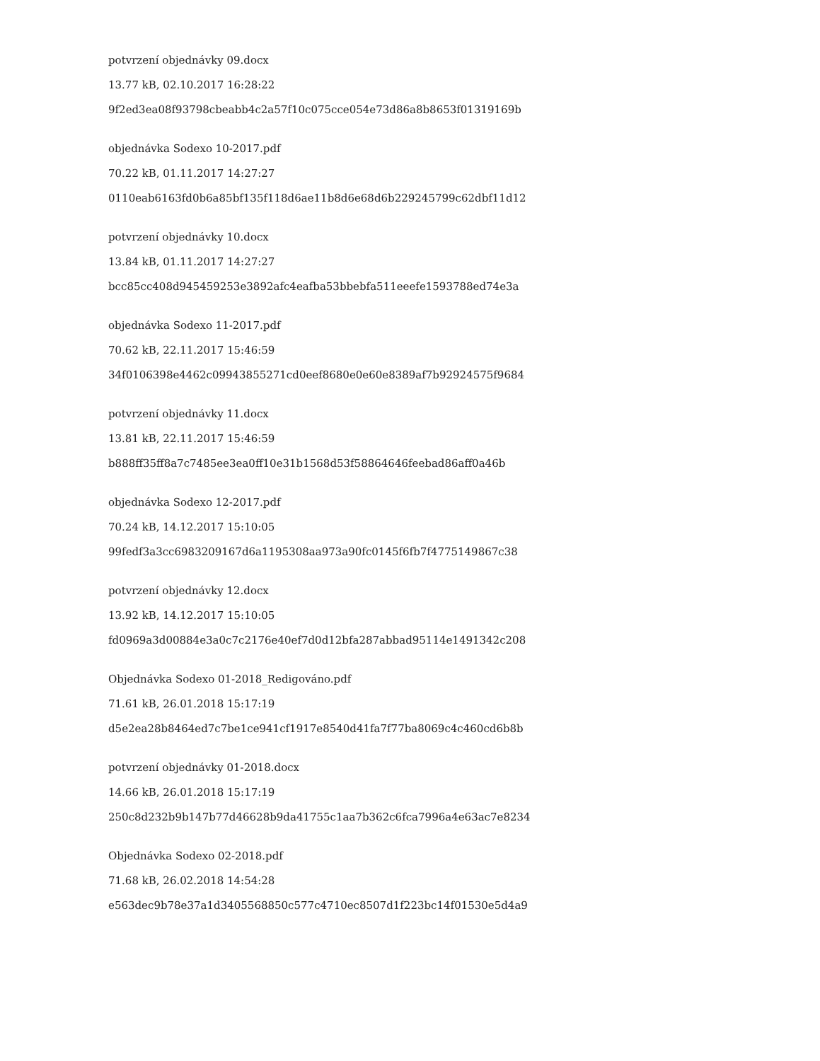potvrzení objednávky 09.docx
13.77 kB, 02.10.2017 16:28:22
9f2ed3ea08f93798cbeabb4c2a57f10c075cce054e73d86a8b8653f01319169b
objednávka Sodexo 10-2017.pdf
70.22 kB, 01.11.2017 14:27:27
0110eab6163fd0b6a85bf135f118d6ae11b8d6e68d6b229245799c62dbf11d12
potvrzení objednávky 10.docx
13.84 kB, 01.11.2017 14:27:27
bcc85cc408d945459253e3892afc4eafba53bbebfa511eeefe1593788ed74e3a
objednávka Sodexo 11-2017.pdf
70.62 kB, 22.11.2017 15:46:59
34f0106398e4462c09943855271cd0eef8680e0e60e8389af7b92924575f9684
potvrzení objednávky 11.docx
13.81 kB, 22.11.2017 15:46:59
b888ff35ff8a7c7485ee3ea0ff10e31b1568d53f58864646feebad86aff0a46b
objednávka Sodexo 12-2017.pdf
70.24 kB, 14.12.2017 15:10:05
99fedf3a3cc6983209167d6a1195308aa973a90fc0145f6fb7f4775149867c38
potvrzení objednávky 12.docx
13.92 kB, 14.12.2017 15:10:05
fd0969a3d00884e3a0c7c2176e40ef7d0d12bfa287abbad95114e1491342c208
Objednávka Sodexo 01-2018_Redigováno.pdf
71.61 kB, 26.01.2018 15:17:19
d5e2ea28b8464ed7c7be1ce941cf1917e8540d41fa7f77ba8069c4c460cd6b8b
potvrzení objednávky 01-2018.docx
14.66 kB, 26.01.2018 15:17:19
250c8d232b9b147b77d46628b9da41755c1aa7b362c6fca7996a4e63ac7e8234
Objednávka Sodexo 02-2018.pdf
71.68 kB, 26.02.2018 14:54:28
e563dec9b78e37a1d3405568850c577c4710ec8507d1f223bc14f01530e5d4a9